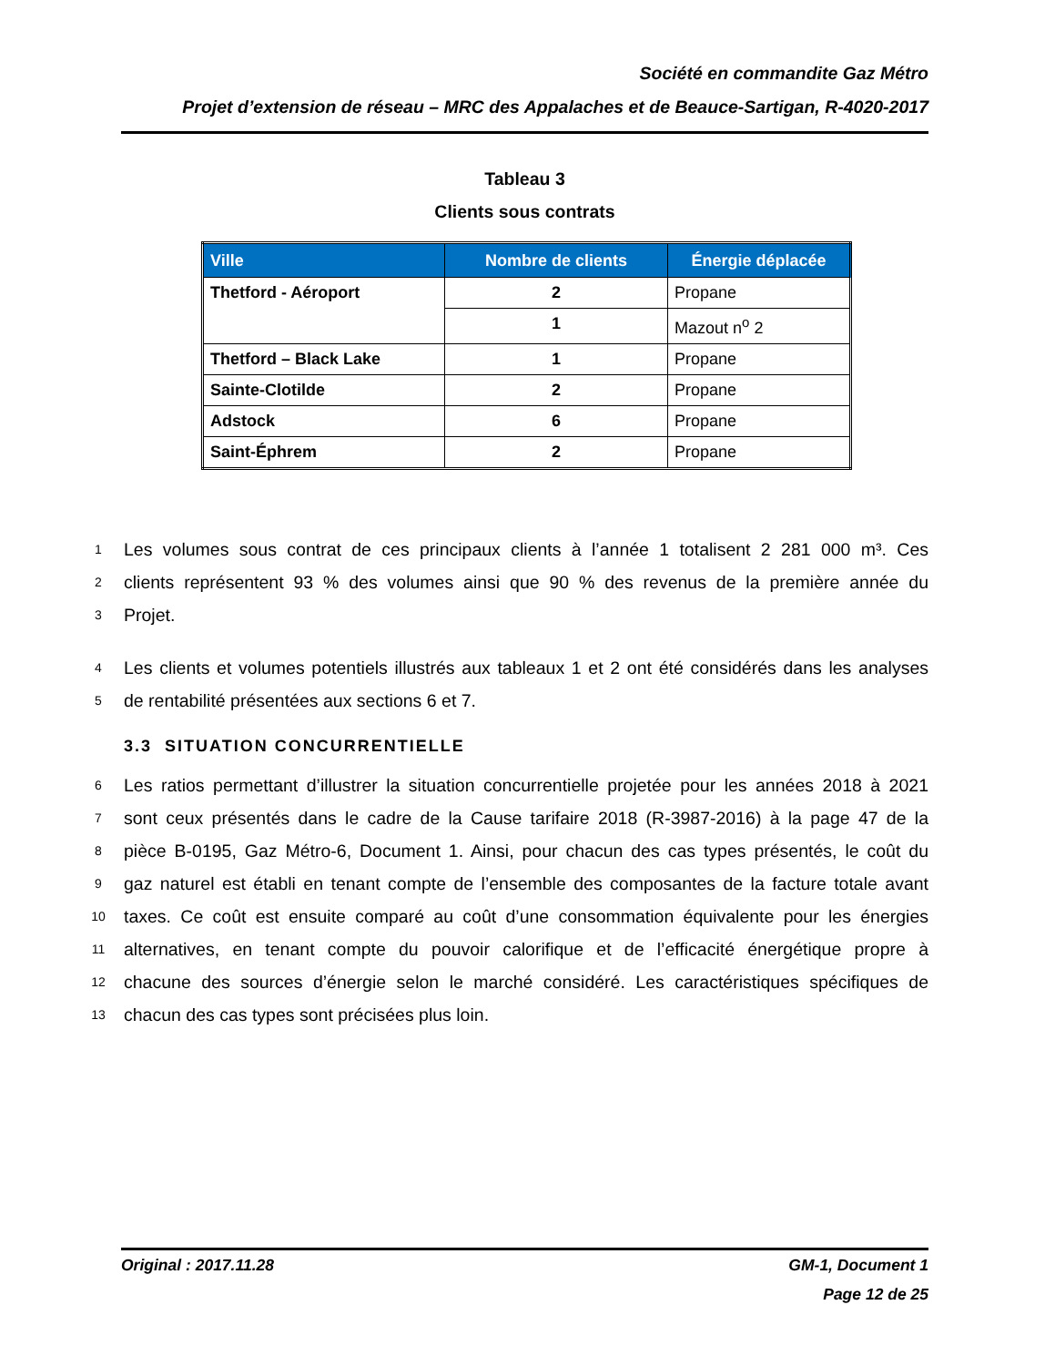Société en commandite Gaz Métro
Projet d’extension de réseau – MRC des Appalaches et de Beauce-Sartigan, R-4020-2017
Tableau 3
Clients sous contrats
| Ville | Nombre de clients | Énergie déplacée |
| --- | --- | --- |
| Thetford - Aéroport | 2 | Propane |
| | 1 | Mazout n<sup>o</sup> 2 |
| Thetford – Black Lake | 1 | Propane |
| Sainte-Clotilde | 2 | Propane |
| Adstock | 6 | Propane |
| Saint-Éphrem | 2 | Propane |
1 Les volumes sous contrat de ces principaux clients à l’année 1 totalisent 2 281 000 m³. Ces
2 clients représentent 93 % des volumes ainsi que 90 % des revenus de la première année du
3 Projet.
4 Les clients et volumes potentiels illustrés aux tableaux 1 et 2 ont été considérés dans les analyses
5 de rentabilité présentées aux sections 6 et 7.
3.3 SITUATION CONCURRENTIELLE
6 Les ratios permettant d’illustrer la situation concurrentielle projetée pour les années 2018 à 2021
7 sont ceux présentés dans le cadre de la Cause tarifaire 2018 (R-3987-2016) à la page 47 de la
8 pièce B-0195, Gaz Métro-6, Document 1. Ainsi, pour chacun des cas types présentés, le coût du
9 gaz naturel est établi en tenant compte de l’ensemble des composantes de la facture totale avant
10 taxes. Ce coût est ensuite comparé au coût d’une consommation équivalente pour les énergies
11 alternatives, en tenant compte du pouvoir calorifique et de l’efficacité énergétique propre à
12 chacune des sources d’énergie selon le marché considéré. Les caractéristiques spécifiques de
13 chacun des cas types sont précisées plus loin.
Original : 2017.11.28 GM-1, Document 1
Page 12 de 25